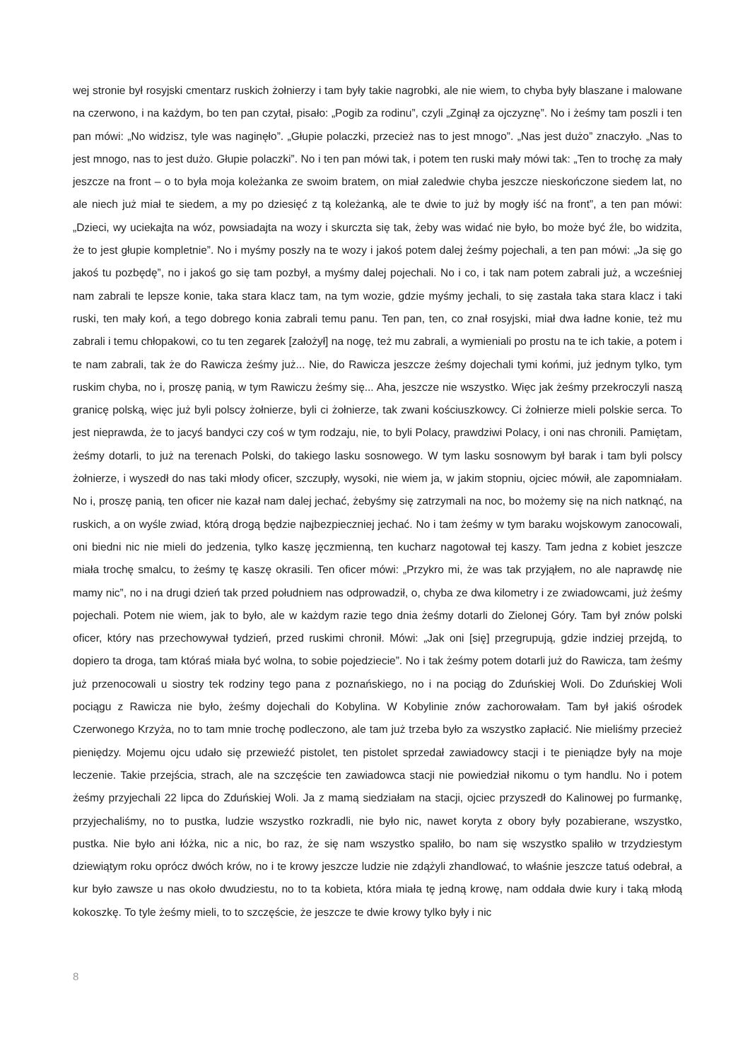wej stronie był rosyjski cmentarz ruskich żołnierzy i tam były takie nagrobki, ale nie wiem, to chyba były blaszane i malowane na czerwono, i na każdym, bo ten pan czytał, pisało: „Pogib za rodinu”, czyli „Zginął za ojczyznę”. No i żeśmy tam poszli i ten pan mówi: „No widzisz, tyle was naginęło”. „Głupie polaczki, przecież nas to jest mnogo”. „Nas jest dużo” znaczyło. „Nas to jest mnogo, nas to jest dużo. Głupie polaczki”. No i ten pan mówi tak, i potem ten ruski mały mówi tak: „Ten to trochę za mały jeszcze na front – o to była moja koleżanka ze swoim bratem, on miał zaledwie chyba jeszcze nieskończone siedem lat, no ale niech już miał te siedem, a my po dziesięć z tą koleżanką, ale te dwie to już by mogły iść na front”, a ten pan mówi: „Dzieci, wy uciekajta na wóz, powsiadajta na wozy i skurczta się tak, żeby was widać nie było, bo może być źle, bo widzita, że to jest głupie kompletnie”. No i myśmy poszły na te wozy i jakoś potem dalej żeśmy pojechali, a ten pan mówi: „Ja się go jakoś tu pozbędę”, no i jakoś go się tam pozbył, a myśmy dalej pojechali. No i co, i tak nam potem zabrali już, a wcześniej nam zabrali te lepsze konie, taka stara klacz tam, na tym wozie, gdzie myśmy jechali, to się zastała taka stara klacz i taki ruski, ten mały koń, a tego dobrego konia zabrali temu panu. Ten pan, ten, co znał rosyjski, miał dwa ładne konie, też mu zabrali i temu chłopakowi, co tu ten zegarek [założył] na nogę, też mu zabrali, a wymieniali po prostu na te ich takie, a potem i te nam zabrali, tak że do Rawicza żeśmy już... Nie, do Rawicza jeszcze żeśmy dojechali tymi końmi, już jednym tylko, tym ruskim chyba, no i, proszę panią, w tym Rawiczu żeśmy się... Aha, jeszcze nie wszystko. Więc jak żeśmy przekroczyli naszą granicę polską, więc już byli polscy żołnierze, byli ci żołnierze, tak zwani kościuszkowcy. Ci żołnierze mieli polskie serca. To jest nieprawda, że to jacyś bandyci czy coś w tym rodzaju, nie, to byli Polacy, prawdziwi Polacy, i oni nas chronili. Pamiętam, żeśmy dotarli, to już na terenach Polski, do takiego lasku sosnowego. W tym lasku sosnowym był barak i tam byli polscy żołnierze, i wyszedł do nas taki młody oficer, szczupły, wysoki, nie wiem ja, w jakim stopniu, ojciec mówił, ale zapomniałam. No i, proszę panią, ten oficer nie kazał nam dalej jechać, żebyśmy się zatrzymali na noc, bo możemy się na nich natknąć, na ruskich, a on wyśle zwiad, którą drogą będzie najbezpieczniej jechać. No i tam żeśmy w tym baraku wojskowym zanocowali, oni biedni nic nie mieli do jedzenia, tylko kaszę jęczmienną, ten kucharz nagotował tej kaszy. Tam jedna z kobiet jeszcze miała trochę smalcu, to żeśmy tę kaszę okrasili. Ten oficer mówi: „Przykro mi, że was tak przyjąłem, no ale naprawdę nie mamy nic”, no i na drugi dzień tak przed południem nas odprowadził, o, chyba ze dwa kilometry i ze zwiadowcami, już żeśmy pojechali. Potem nie wiem, jak to było, ale w każdym razie tego dnia żeśmy dotarli do Zielonej Góry. Tam był znów polski oficer, który nas przechowywał tydzień, przed ruskimi chronił. Mówi: „Jak oni [się] przegrupują, gdzie indziej przejdą, to dopiero ta droga, tam któraś miała być wolna, to sobie pojedziecie”. No i tak żeśmy potem dotarli już do Rawicza, tam żeśmy już przenocowali u siostry tek rodziny tego pana z poznańskiego, no i na pociąg do Zduńskiej Woli. Do Zduńskiej Woli pociągu z Rawicza nie było, żeśmy dojechali do Kobylina. W Kobylinie znów zachorowałam. Tam był jakiś ośrodek Czerwonego Krzyża, no to tam mnie trochę podleczono, ale tam już trzeba było za wszystko zapłacić. Nie mieliśmy przecież pieniędzy. Mojemu ojcu udało się przewieźć pistolet, ten pistolet sprzedał zawiadowcy stacji i te pieniądze były na moje leczenie. Takie przejścia, strach, ale na szczęście ten zawiadowca stacji nie powiedział nikomu o tym handlu. No i potem żeśmy przyjechali 22 lipca do Zduńskiej Woli. Ja z mamą siedziałam na stacji, ojciec przyszedł do Kalinowej po furmankę, przyjechaliśmy, no to pustka, ludzie wszystko rozkradli, nie było nic, nawet koryta z obory były pozabierane, wszystko, pustka. Nie było ani łóżka, nic a nic, bo raz, że się nam wszystko spaliło, bo nam się wszystko spaliło w trzydziestym dziewiątym roku oprócz dwóch krów, no i te krowy jeszcze ludzie nie zdążyli zhandlować, to właśnie jeszcze tatuś odebrał, a kur było zawsze u nas około dwudziestu, no to ta kobieta, która miała tę jedną krowę, nam oddała dwie kury i taką młodą kokoszkę. To tyle żeśmy mieli, to to szczęście, że jeszcze te dwie krowy tylko były i nic
8